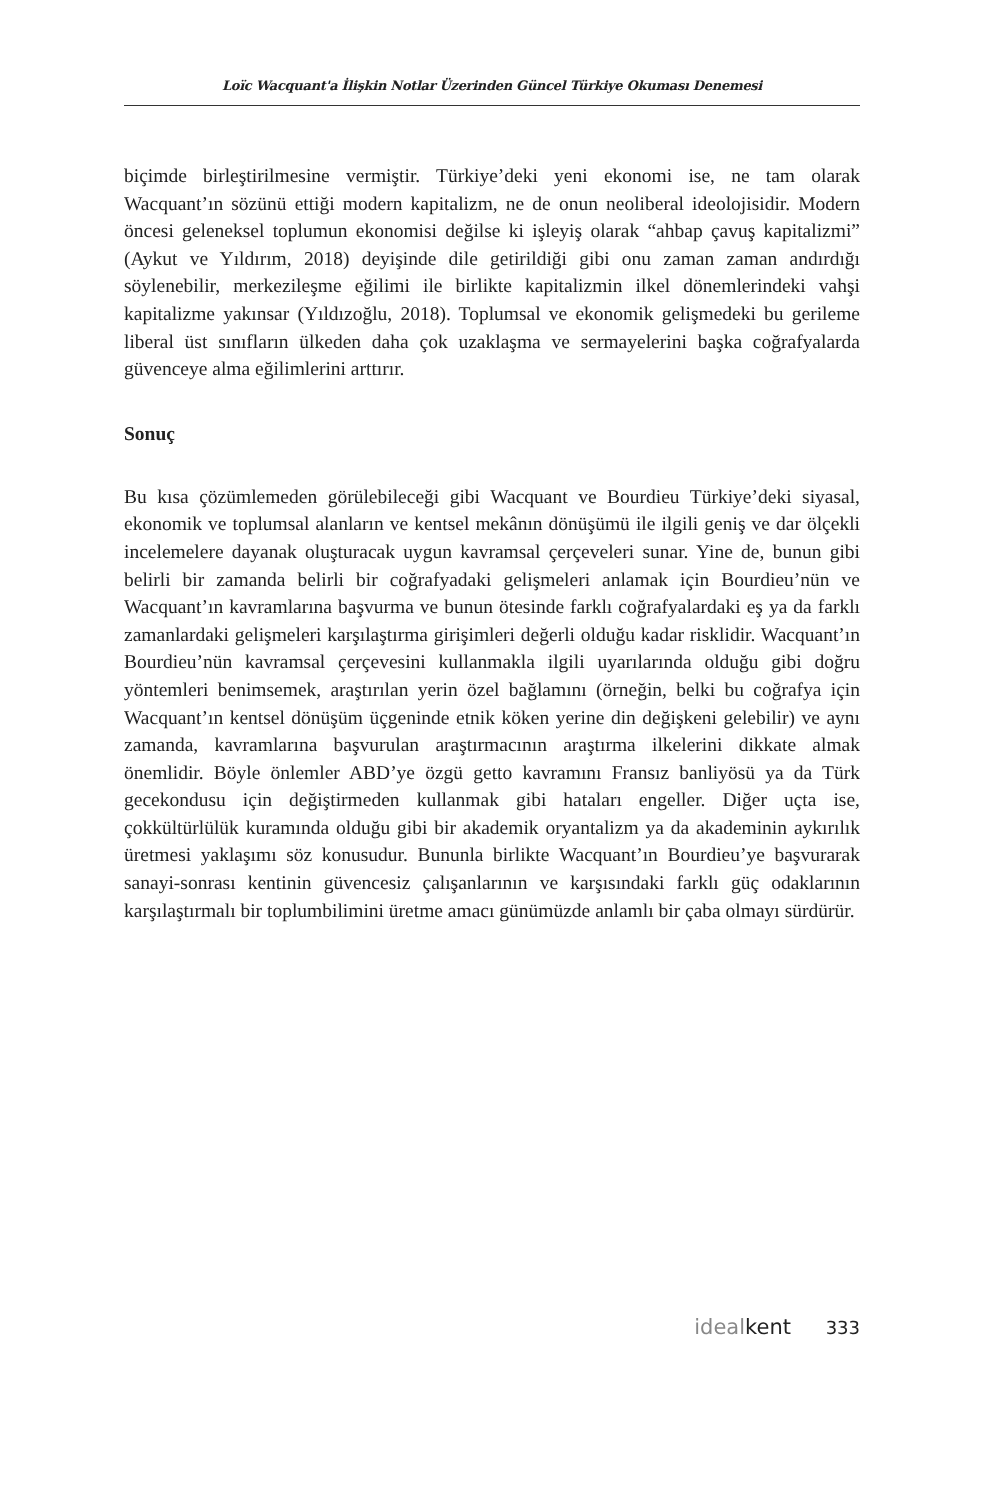Loïc Wacquant'a İlişkin Notlar Üzerinden Güncel Türkiye Okuması Denemesi
biçimde birleştirilmesine vermiştir. Türkiye’deki yeni ekonomi ise, ne tam olarak Wacquant’ın sözünü ettiği modern kapitalizm, ne de onun neoliberal ideolojisidir. Modern öncesi geleneksel toplumun ekonomisi değilse ki işleyiş olarak “ahbap çavuş kapitalizmi” (Aykut ve Yıldırım, 2018) deyişinde dile getirildiği gibi onu zaman zaman andırdığı söylenebilir, merkezileşme eğilimi ile birlikte kapitalizmin ilkel dönemlerindeki vahşi kapitalizme yakınsar (Yıldızoğlu, 2018). Toplumsal ve ekonomik gelişmedeki bu gerileme liberal üst sınıfların ülkeden daha çok uzaklaşma ve sermayelerini başka coğrafyalarda güvenceye alma eğilimlerini arttırır.
Sonuç
Bu kısa çözümlemeden görülebileceği gibi Wacquant ve Bourdieu Türkiye’deki siyasal, ekonomik ve toplumsal alanların ve kentsel mekânın dönüşümü ile ilgili geniş ve dar ölçekli incelemelere dayanak oluşturacak uygun kavramsal çerçeveleri sunar. Yine de, bunun gibi belirli bir zamanda belirli bir coğrafyadaki gelişmeleri anlamak için Bourdieu’nün ve Wacquant’ın kavramlarına başvurma ve bunun ötesinde farklı coğrafyalardaki eş ya da farklı zamanlardaki gelişmeleri karşılaştırma girişimleri değerli olduğu kadar risklidir. Wacquant’ın Bourdieu’nün kavramsal çerçevesini kullanmakla ilgili uyarılarında olduğu gibi doğru yöntemleri benimsemek, araştırılan yerin özel bağlamını (örneğin, belki bu coğrafya için Wacquant’ın kentsel dönüşüm üçgeninde etnik köken yerine din değişkeni gelebilir) ve aynı zamanda, kavramlarına başvurulan araştırmacının araştırma ilkelerini dikkate almak önemlidir. Böyle önlemler ABD’ye özgü getto kavramını Fransız banliyösü ya da Türk gecekondusu için değiştirmeden kullanmak gibi hataları engeller. Diğer uçta ise, çokkültürlülük kuramında olduğu gibi bir akademik oryantalizm ya da akademinin aykırılık üretmesi yaklaşımı söz konusudur. Bununla birlikte Wacquant’ın Bourdieu’ye başvurarak sanayi-sonrası kentinin güvencesiz çalışanlarının ve karşısındaki farklı güç odaklarının karşılaştırmalı bir toplumbilimini üretme amacı günümüzde anlamlı bir çaba olmayı sürdürür.
idealkent 333